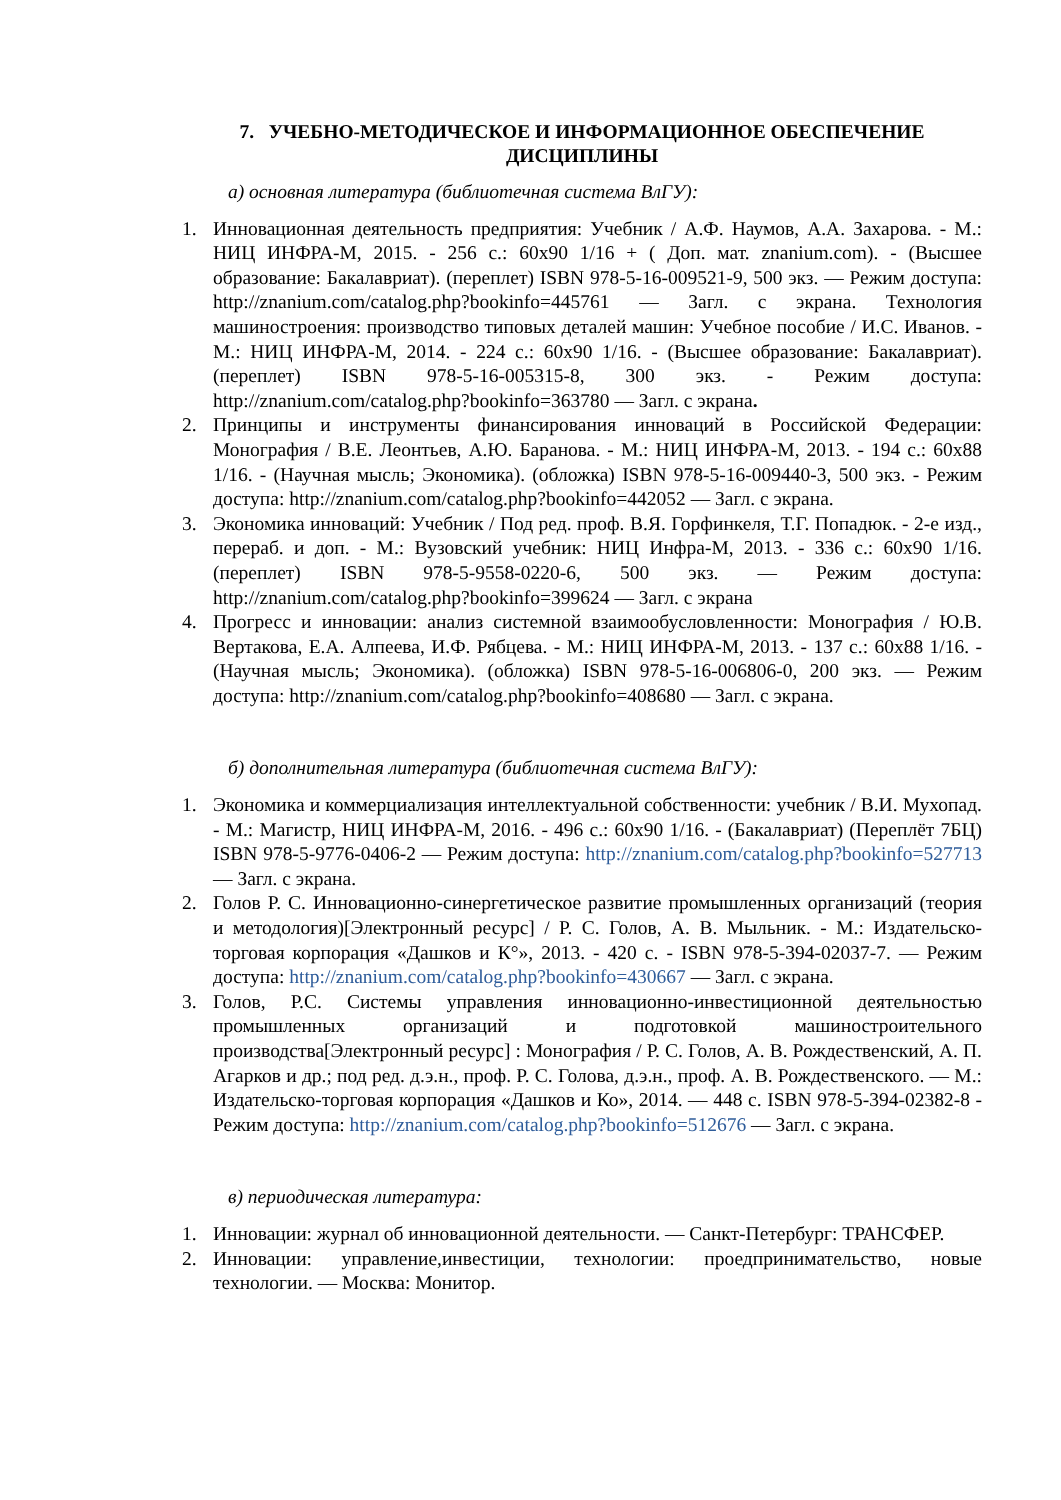7. УЧЕБНО-МЕТОДИЧЕСКОЕ И ИНФОРМАЦИОННОЕ ОБЕСПЕЧЕНИЕ ДИСЦИПЛИНЫ
а) основная литература (библиотечная система ВлГУ):
1. Инновационная деятельность предприятия: Учебник / А.Ф. Наумов, А.А. Захарова. - М.: НИЦ ИНФРА-М, 2015. - 256 с.: 60x90 1/16 + ( Доп. мат. znanium.com). - (Высшее образование: Бакалавриат). (переплет) ISBN 978-5-16-009521-9, 500 экз. — Режим доступа: http://znanium.com/catalog.php?bookinfo=445761 — Загл. с экрана. Технология машиностроения: производство типовых деталей машин: Учебное пособие / И.С. Иванов. - М.: НИЦ ИНФРА-М, 2014. - 224 с.: 60x90 1/16. - (Высшее образование: Бакалавриат). (переплет) ISBN 978-5-16-005315-8, 300 экз. - Режим доступа: http://znanium.com/catalog.php?bookinfo=363780 — Загл. с экрана.
2. Принципы и инструменты финансирования инноваций в Российской Федерации: Монография / В.Е. Леонтьев, А.Ю. Баранова. - М.: НИЦ ИНФРА-М, 2013. - 194 с.: 60x88 1/16. - (Научная мысль; Экономика). (обложка) ISBN 978-5-16-009440-3, 500 экз. - Режим доступа: http://znanium.com/catalog.php?bookinfo=442052 — Загл. с экрана.
3. Экономика инноваций: Учебник / Под ред. проф. В.Я. Горфинкеля, Т.Г. Попадюк. - 2-е изд., перераб. и доп. - М.: Вузовский учебник: НИЦ Инфра-М, 2013. - 336 с.: 60x90 1/16. (переплет) ISBN 978-5-9558-0220-6, 500 экз. — Режим доступа: http://znanium.com/catalog.php?bookinfo=399624 — Загл. с экрана
4. Прогресс и инновации: анализ системной взаимообусловленности: Монография / Ю.В. Вертакова, Е.А. Алпеева, И.Ф. Рябцева. - М.: НИЦ ИНФРА-М, 2013. - 137 с.: 60x88 1/16. - (Научная мысль; Экономика). (обложка) ISBN 978-5-16-006806-0, 200 экз. — Режим доступа: http://znanium.com/catalog.php?bookinfo=408680 — Загл. с экрана.
б) дополнительная литература (библиотечная система ВлГУ):
1. Экономика и коммерциализация интеллектуальной собственности: учебник / В.И. Мухопад. - М.: Магистр, НИЦ ИНФРА-М, 2016. - 496 с.: 60x90 1/16. - (Бакалавриат) (Переплёт 7БЦ) ISBN 978-5-9776-0406-2 — Режим доступа: http://znanium.com/catalog.php?bookinfo=527713 — Загл. с экрана.
2. Голов Р. С. Инновационно-синергетическое развитие промышленных организаций (теория и методология)[Электронный ресурс] / Р. С. Голов, А. В. Мыльник. - М.: Издательско-торговая корпорация «Дашков и К°», 2013. - 420 с. - ISBN 978-5-394-02037-7. — Режим доступа: http://znanium.com/catalog.php?bookinfo=430667 — Загл. с экрана.
3. Голов, Р.С. Системы управления инновационно-инвестиционной деятельностью промышленных организаций и подготовкой машиностроительного производства[Электронный ресурс] : Монография / Р. С. Голов, А. В. Рождественский, А. П. Агарков и др.; под ред. д.э.н., проф. Р. С. Голова, д.э.н., проф. А. В. Рождественского. — М.: Издательско-торговая корпорация «Дашков и Ко», 2014. — 448 с. ISBN 978-5-394-02382-8 - Режим доступа: http://znanium.com/catalog.php?bookinfo=512676 — Загл. с экрана.
в) периодическая литература:
1. Инновации: журнал об инновационной деятельности. — Санкт-Петербург: ТРАНСФЕР.
2. Инновации: управление,инвестиции, технологии: проедпринимательство, новые технологии. — Москва: Монитор.